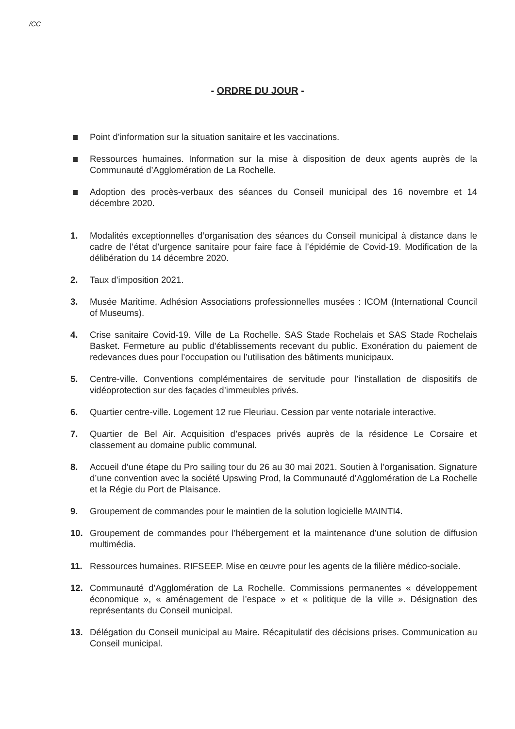/CC
- ORDRE DU JOUR -
Point d’information sur la situation sanitaire et les vaccinations.
Ressources humaines. Information sur la mise à disposition de deux agents auprès de la Communauté d’Agglomération de La Rochelle.
Adoption des procès-verbaux des séances du Conseil municipal des 16 novembre et 14 décembre 2020.
1. Modalités exceptionnelles d’organisation des séances du Conseil municipal à distance dans le cadre de l’état d’urgence sanitaire pour faire face à l’épidémie de Covid-19. Modification de la délibération du 14 décembre 2020.
2. Taux d’imposition 2021.
3. Musée Maritime. Adhésion Associations professionnelles musées : ICOM (International Council of Museums).
4. Crise sanitaire Covid-19. Ville de La Rochelle. SAS Stade Rochelais et SAS Stade Rochelais Basket. Fermeture au public d’établissements recevant du public. Exonération du paiement de redevances dues pour l’occupation ou l’utilisation des bâtiments municipaux.
5. Centre-ville. Conventions complémentaires de servitude pour l’installation de dispositifs de vidéoprotection sur des façades d’immeubles privés.
6. Quartier centre-ville. Logement 12 rue Fleuriau. Cession par vente notariale interactive.
7. Quartier de Bel Air. Acquisition d’espaces privés auprès de la résidence Le Corsaire et classement au domaine public communal.
8. Accueil d’une étape du Pro sailing tour du 26 au 30 mai 2021. Soutien à l’organisation. Signature d’une convention avec la société Upswing Prod, la Communauté d’Agglomération de La Rochelle et la Régie du Port de Plaisance.
9. Groupement de commandes pour le maintien de la solution logicielle MAINTI4.
10. Groupement de commandes pour l’hébergement et la maintenance d’une solution de diffusion multimédia.
11. Ressources humaines. RIFSEEP. Mise en œuvre pour les agents de la filière médico-sociale.
12. Communauté d’Agglomération de La Rochelle. Commissions permanentes « développement économique », « aménagement de l’espace » et « politique de la ville ». Désignation des représentants du Conseil municipal.
13. Délégation du Conseil municipal au Maire. Récapitulatif des décisions prises. Communication au Conseil municipal.